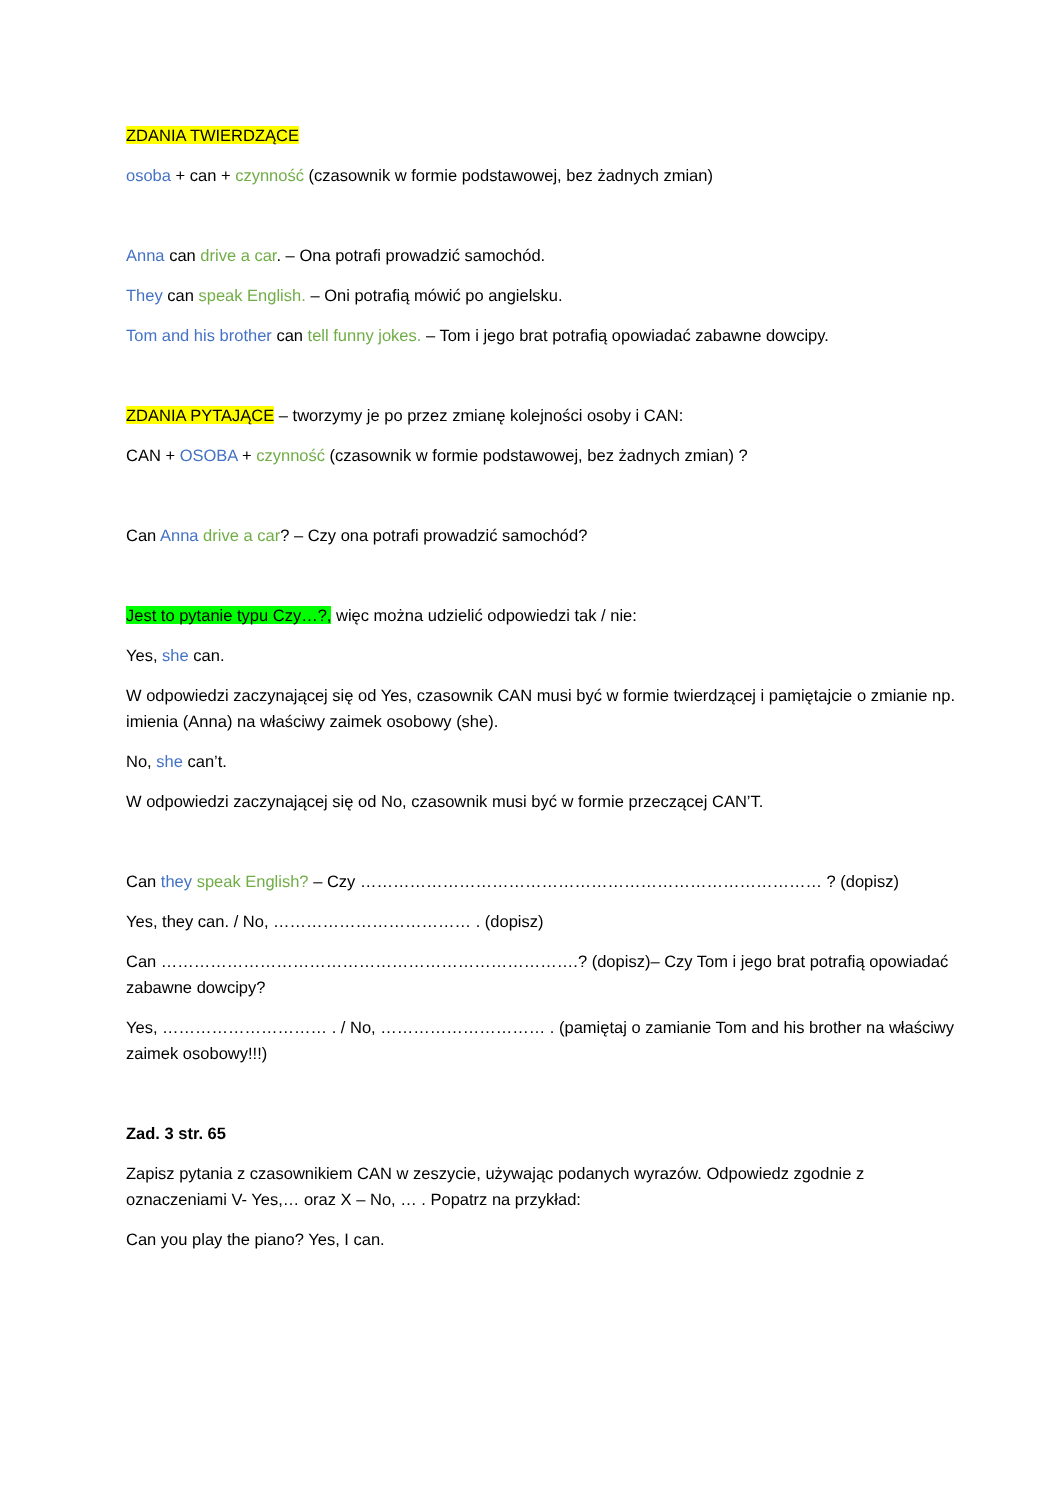ZDANIA TWIERDZĄCE
osoba + can + czynność (czasownik w formie podstawowej, bez żadnych zmian)
Anna can drive a car. – Ona potrafi prowadzić samochód.
They can speak English. – Oni potrafią mówić po angielsku.
Tom and his brother can tell funny jokes. – Tom i jego brat potrafią opowiadać zabawne dowcipy.
ZDANIA PYTAJĄCE – tworzymy je po przez zmianę kolejności osoby i CAN:
CAN + OSOBA + czynność (czasownik w formie podstawowej, bez żadnych zmian) ?
Can Anna drive a car? – Czy ona potrafi prowadzić samochód?
Jest to pytanie typu Czy…?, więc można udzielić odpowiedzi tak / nie:
Yes, she can.
W odpowiedzi zaczynającej się od Yes, czasownik CAN musi być w formie twierdzącej i pamiętajcie o zmianie np. imienia (Anna) na właściwy zaimek osobowy (she).
No, she can’t.
W odpowiedzi zaczynającej się od No, czasownik musi być w formie przeczącej CAN’T.
Can they speak English? – Czy ………………………………………………………………………… ? (dopisz)
Yes, they can. / No, ……………………………… . (dopisz)
Can ………………………………………………………………….? (dopisz)– Czy Tom i jego brat potrafią opowiadać zabawne dowcipy?
Yes, ………………………… . / No, ………………………… . (pamiętaj o zamianie Tom and his brother na właściwy zaimek osobowy!!!)
Zad. 3 str. 65
Zapisz pytania z czasownikiem CAN w zeszycie, używając podanych wyrazów. Odpowiedz zgodnie z oznaczeniami V- Yes,… oraz X – No, … . Popatrz na przykład:
Can you play the piano? Yes, I can.